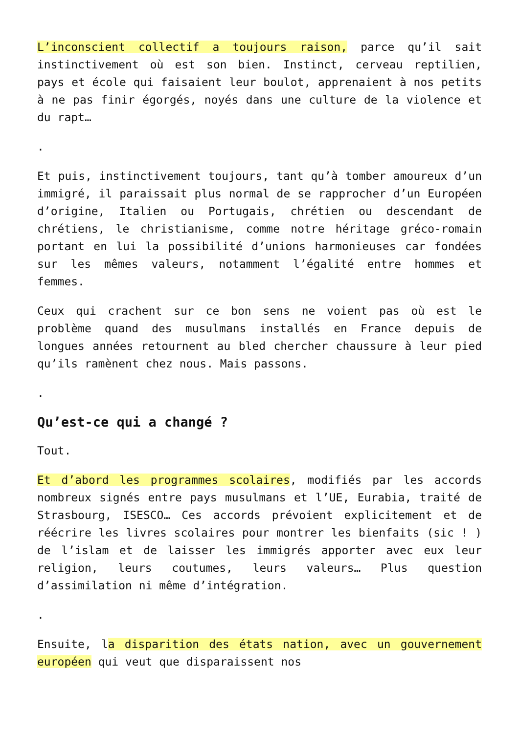L’inconscient collectif a toujours raison, parce qu’il sait instinctivement où est son bien. Instinct, cerveau reptilien, pays et école qui faisaient leur boulot, apprenaient à nos petits à ne pas finir égorgés, noyés dans une culture de la violence et du rapt…
.
Et puis, instinctivement toujours, tant qu’à tomber amoureux d’un immigré, il paraissait plus normal de se rapprocher d’un Européen d’origine, Italien ou Portugais, chrétien ou descendant de chrétiens, le christianisme, comme notre héritage gréco-romain portant en lui la possibilité d’unions harmonieuses car fondées sur les mêmes valeurs, notamment l’égalité entre hommes et femmes.
Ceux qui crachent sur ce bon sens ne voient pas où est le problème quand des musulmans installés en France depuis de longues années retournent au bled chercher chaussure à leur pied qu’ils ramènent chez nous. Mais passons.
.
Qu’est-ce qui a changé ?
Tout.
Et d’abord les programmes scolaires, modifiés par les accords nombreux signés entre pays musulmans et l’UE, Eurabia, traité de Strasbourg, ISESCO… Ces accords prévoient explicitement et de réécrire les livres scolaires pour montrer les bienfaits (sic ! ) de l’islam et de laisser les immigrés apporter avec eux leur religion, leurs coutumes, leurs valeurs… Plus question d’assimilation ni même d’intégration.
.
Ensuite, la disparition des états nation, avec un gouvernement européen qui veut que disparaissent nos